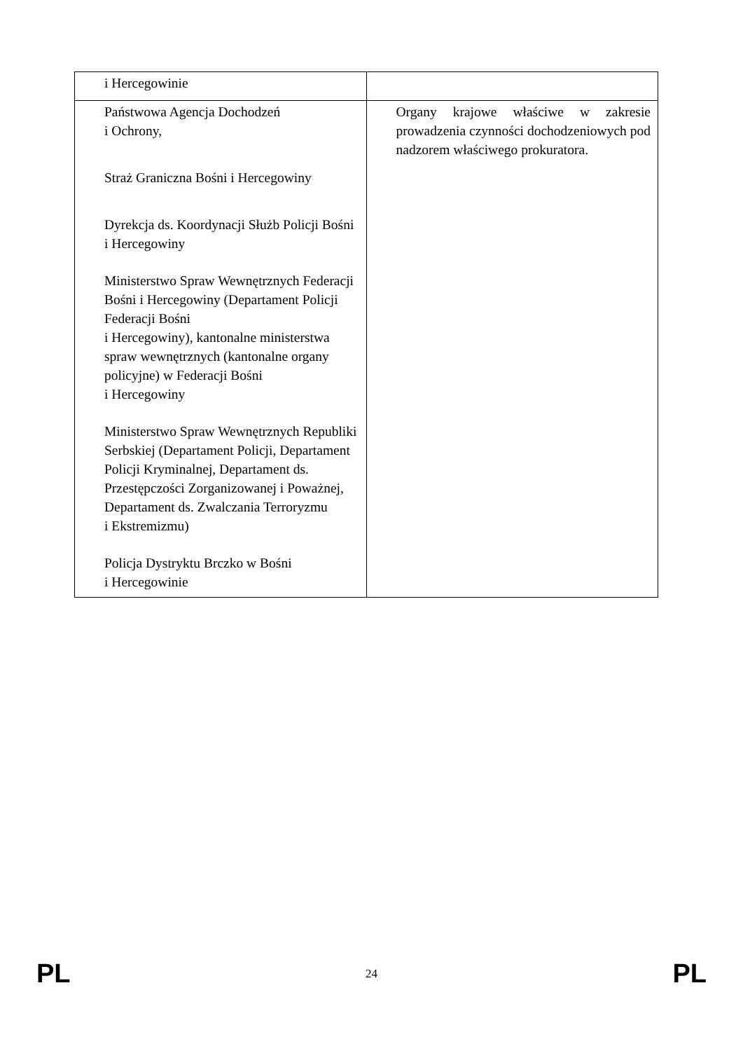| i Hercegowinie | |
| Państwowa Agencja Dochodzeń i Ochrony, Straż Graniczna Bośni i Hercegowiny Dyrekcja ds. Koordynacji Służb Policji Bośni i Hercegowiny Ministerstwo Spraw Wewnętrznych Federacji Bośni i Hercegowiny (Departament Policji Federacji Bośni i Hercegowiny), kantonalne ministerstwa spraw wewnętrznych (kantonalne organy policyjne) w Federacji Bośni i Hercegowiny Ministerstwo Spraw Wewnętrznych Republiki Serbskiej (Departament Policji, Departament Policji Kryminalnej, Departament ds. Przestępczości Zorganizowanej i Poważnej, Departament ds. Zwalczania Terroryzmu i Ekstremizmu) Policja Dystryktu Brczko w Bośni i Hercegowinie | Organy krajowe właściwe w zakresie prowadzenia czynności dochodzeniowych pod nadzorem właściwego prokuratora. |
PL 24 PL